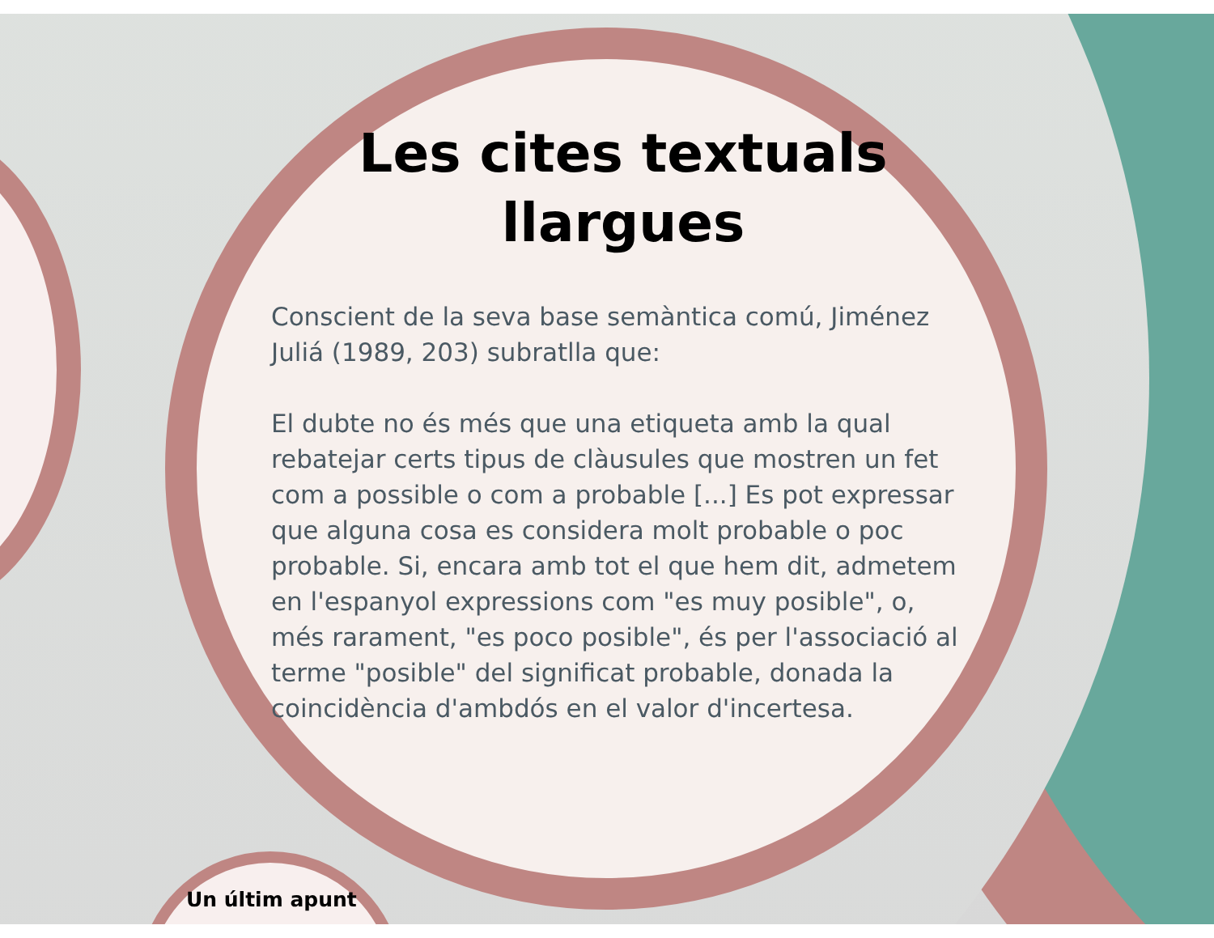Les cites textuals
llargues
Conscient de la seva base semàntica comú, Jiménez Juliá (1989, 203) subratlla que:
El dubte no és més que una etiqueta amb la qual rebatejar certs tipus de clàusules que mostren un fet com a possible o com a probable [...] Es pot expressar que alguna cosa es considera molt probable o poc probable. Si, encara amb tot el que hem dit, admetem en l'espanyol expressions com "es muy posible", o, més rarament, "es poco posible", és per l'associació al terme "posible" del significat probable, donada la coincidència d'ambdós en el valor d'incertesa.
Un últim apunt